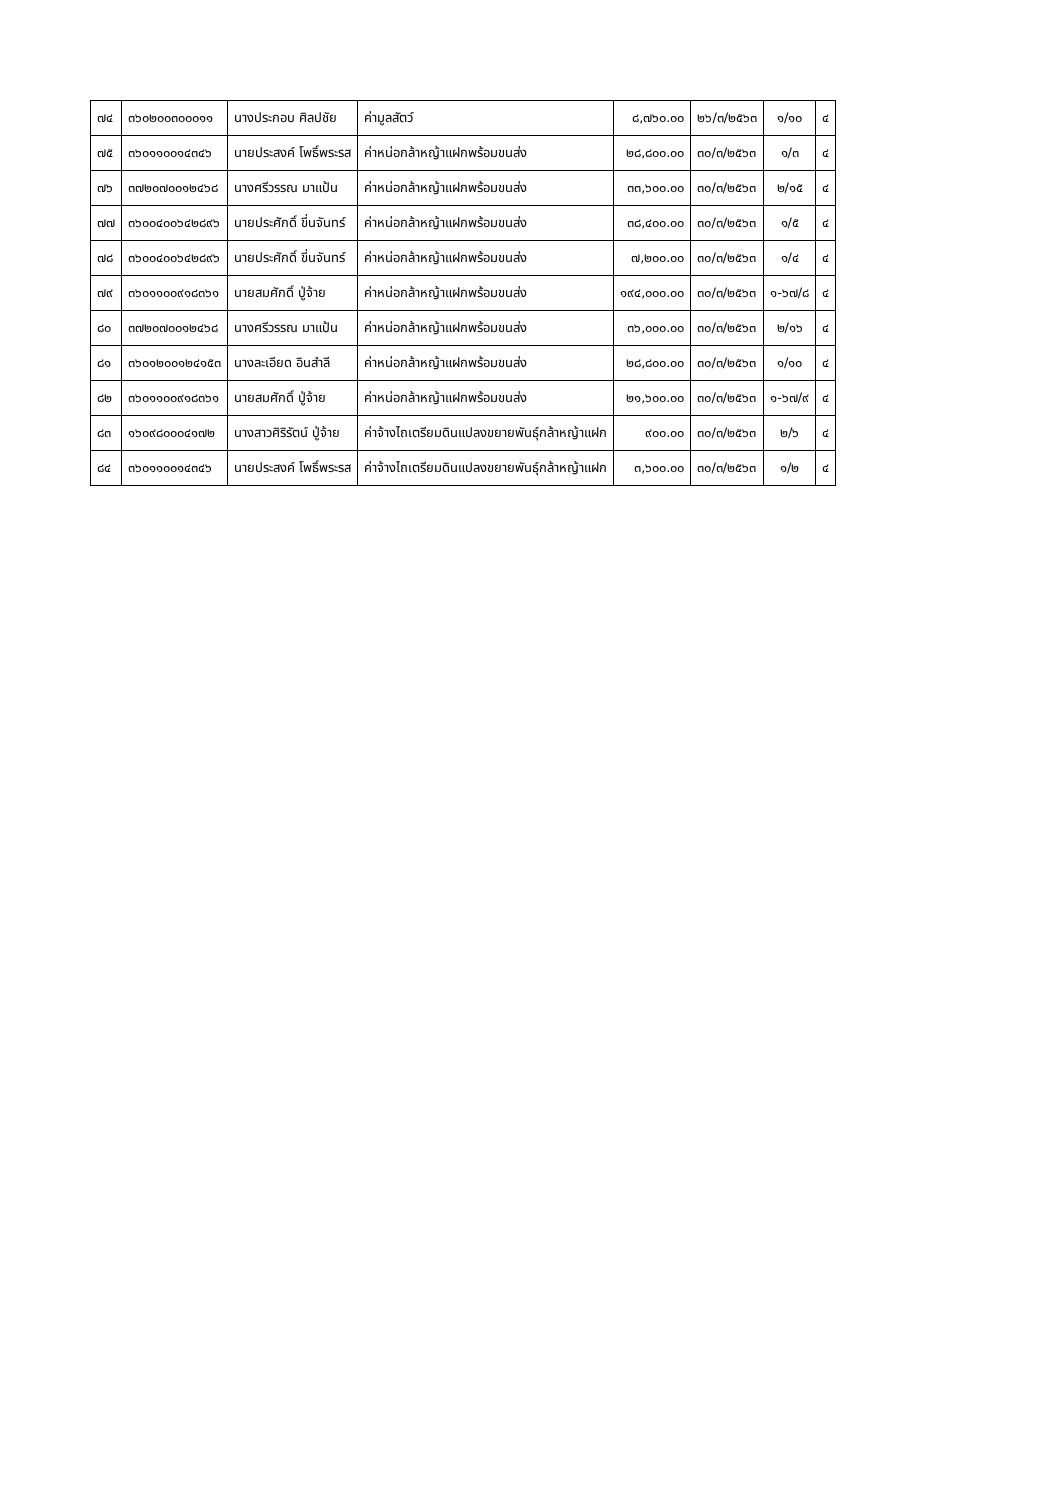| ๗๔ | ๓๖๐๒๐๐๓๐๐๐๑๑ | นางประกอบ ศิลปชัย | ค่ามูลสัตว์ | ๘,๗๖๐.๐๐ | ๒๖/๓/๒๕๖๓ | ๑/๑๐ | ๔ |
| ๗๕ | ๓๖๐๑๑๐๐๑๔๓๔๖ | นายประสงค์ โพธิ์พระรส | ค่าหน่อกล้าหญ้าแฝกพร้อมขนส่ง | ๒๘,๘๐๐.๐๐ | ๓๐/๓/๒๕๖๓ | ๑/๓ | ๔ |
| ๗๖ | ๓๗๒๐๗๐๐๑๒๔๖๘ | นางศรีวรรณ มาแป้น | ค่าหน่อกล้าหญ้าแฝกพร้อมขนส่ง | ๓๓,๖๐๐.๐๐ | ๓๐/๓/๒๕๖๓ | ๒/๑๕ | ๔ |
| ๗๗ | ๓๖๐๐๔๐๐๖๔๒๘๙๖ | นายประศักดิ์ ขี่นจันทร์ | ค่าหน่อกล้าหญ้าแฝกพร้อมขนส่ง | ๓๘,๔๐๐.๐๐ | ๓๐/๓/๒๕๖๓ | ๑/๕ | ๔ |
| ๗๘ | ๓๖๐๐๔๐๐๖๔๒๘๙๖ | นายประศักดิ์ ขี่นจันทร์ | ค่าหน่อกล้าหญ้าแฝกพร้อมขนส่ง | ๗,๒๐๐.๐๐ | ๓๐/๓/๒๕๖๓ | ๑/๔ | ๔ |
| ๗๙ | ๓๖๐๑๑๐๐๙๑๘๓๖๑ | นายสมศักดิ์ ปู่จ้าย | ค่าหน่อกล้าหญ้าแฝกพร้อมขนส่ง | ๑๙๔,๐๐๐.๐๐ | ๓๐/๓/๒๕๖๓ | ๑-๖๗/๘ | ๔ |
| ๘๐ | ๓๗๒๐๗๐๐๑๒๔๖๘ | นางศรีวรรณ มาแป้น | ค่าหน่อกล้าหญ้าแฝกพร้อมขนส่ง | ๓๖,๐๐๐.๐๐ | ๓๐/๓/๒๕๖๓ | ๒/๑๖ | ๔ |
| ๘๑ | ๓๖๐๑๒๐๐๑๒๔๑๕๓ | นางละเอียด อินสำลี | ค่าหน่อกล้าหญ้าแฝกพร้อมขนส่ง | ๒๘,๘๐๐.๐๐ | ๓๐/๓/๒๕๖๓ | ๑/๑๐ | ๔ |
| ๘๒ | ๓๖๐๑๑๐๐๙๑๘๓๖๑ | นายสมศักดิ์ ปู่จ้าย | ค่าหน่อกล้าหญ้าแฝกพร้อมขนส่ง | ๒๑,๖๐๐.๐๐ | ๓๐/๓/๒๕๖๓ | ๑-๖๗/๙ | ๔ |
| ๘๓ | ๑๖๐๙๘๐๐๐๔๑๗๒ | นางสาวศิริรัตน์ ปู่จ้าย | ค่าจ้างไถเตรียมดินแปลงขยายพันธุ์กล้าหญ้าแฝก | ๙๐๐.๐๐ | ๓๐/๓/๒๕๖๓ | ๒/๖ | ๔ |
| ๘๔ | ๓๖๐๑๑๐๐๑๔๓๔๖ | นายประสงค์ โพธิ์พระรส | ค่าจ้างไถเตรียมดินแปลงขยายพันธุ์กล้าหญ้าแฝก | ๓,๖๐๐.๐๐ | ๓๐/๓/๒๕๖๓ | ๑/๒ | ๔ |